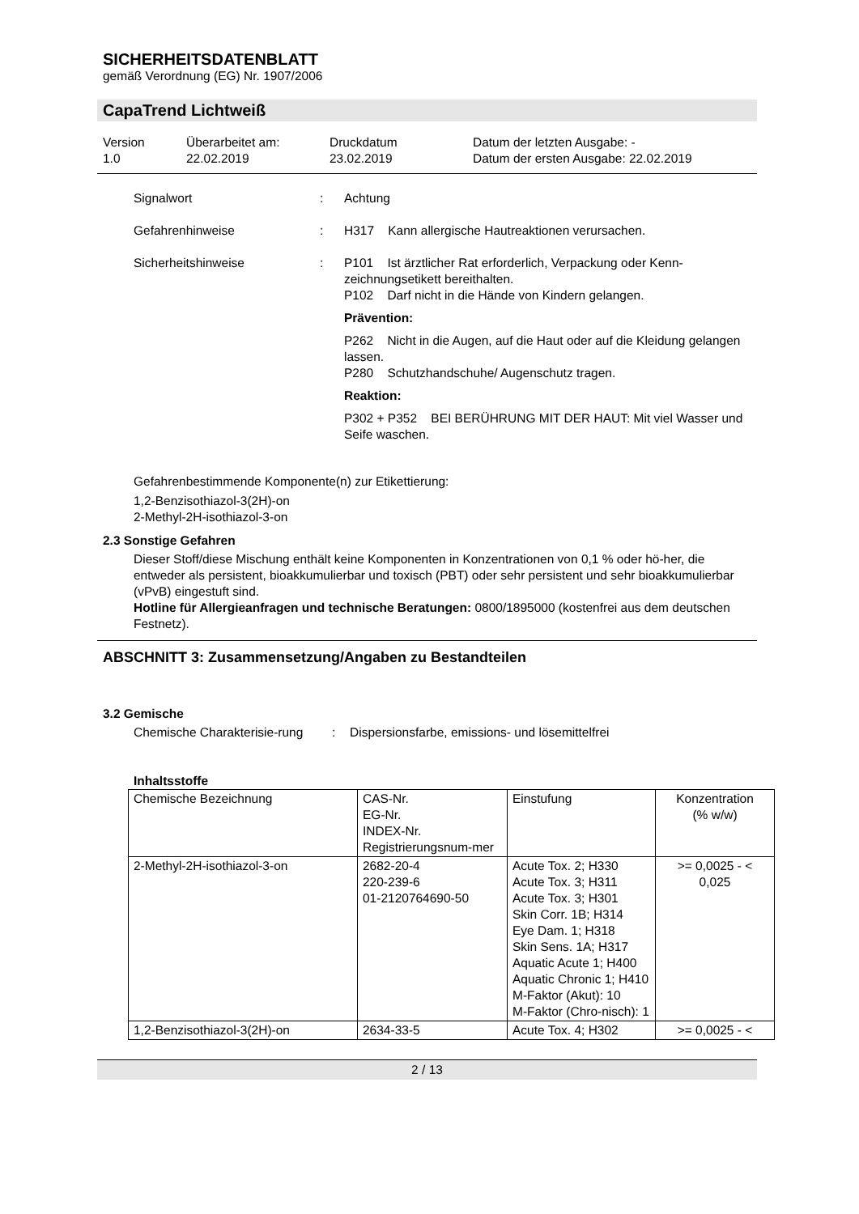SICHERHEITSDATENBLATT
gemäß Verordnung (EG) Nr. 1907/2006
CapaTrend Lichtweiß
Version
1.0
Überarbeitet am:
22.02.2019
Druckdatum
23.02.2019
Datum der letzten Ausgabe: -
Datum der ersten Ausgabe: 22.02.2019
Signalwort
:
Achtung
Gefahrenhinweise
:
H317 Kann allergische Hautreaktionen verursachen.
Sicherheitshinweise
:
P101 Ist ärztlicher Rat erforderlich, Verpackung oder Kenn-zeichnungsetikett bereithalten.
P102 Darf nicht in die Hände von Kindern gelangen.
Prävention:
P262 Nicht in die Augen, auf die Haut oder auf die Kleidung gelangen lassen.
P280 Schutzhandschuhe/ Augenschutz tragen.
Reaktion:
P302 + P352 BEI BERÜHRUNG MIT DER HAUT: Mit viel Wasser und Seife waschen.
Gefahrenbestimmende Komponente(n) zur Etikettierung:
1,2-Benzisothiazol-3(2H)-on
2-Methyl-2H-isothiazol-3-on
2.3 Sonstige Gefahren
Dieser Stoff/diese Mischung enthält keine Komponenten in Konzentrationen von 0,1 % oder hö-her, die entweder als persistent, bioakkumulierbar und toxisch (PBT) oder sehr persistent und sehr bioakkumulierbar (vPvB) eingestuft sind.
Hotline für Allergieanfragen und technische Beratungen: 0800/1895000 (kostenfrei aus dem deutschen Festnetz).
ABSCHNITT 3: Zusammensetzung/Angaben zu Bestandteilen
3.2 Gemische
Chemische Charakterisie-rung
:
Dispersionsfarbe, emissions- und lösemittelfrei
Inhaltsstoffe
| Chemische Bezeichnung | CAS-Nr. EG-Nr. INDEX-Nr. Registrierungsnum-mer | Einstufung | Konzentration (% w/w) |
| 2-Methyl-2H-isothiazol-3-on | 2682-20-4 220-239-6 01-2120764690-50 | Acute Tox. 2; H330 Acute Tox. 3; H311 Acute Tox. 3; H301 Skin Corr. 1B; H314 Eye Dam. 1; H318 Skin Sens. 1A; H317 Aquatic Acute 1; H400 Aquatic Chronic 1; H410 M-Faktor (Akut): 10 M-Faktor (Chro-nisch): 1 | >= 0,0025 - < 0,025 |
| 1,2-Benzisothiazol-3(2H)-on | 2634-33-5 | Acute Tox. 4; H302 | >= 0,0025 - < |
2 / 13